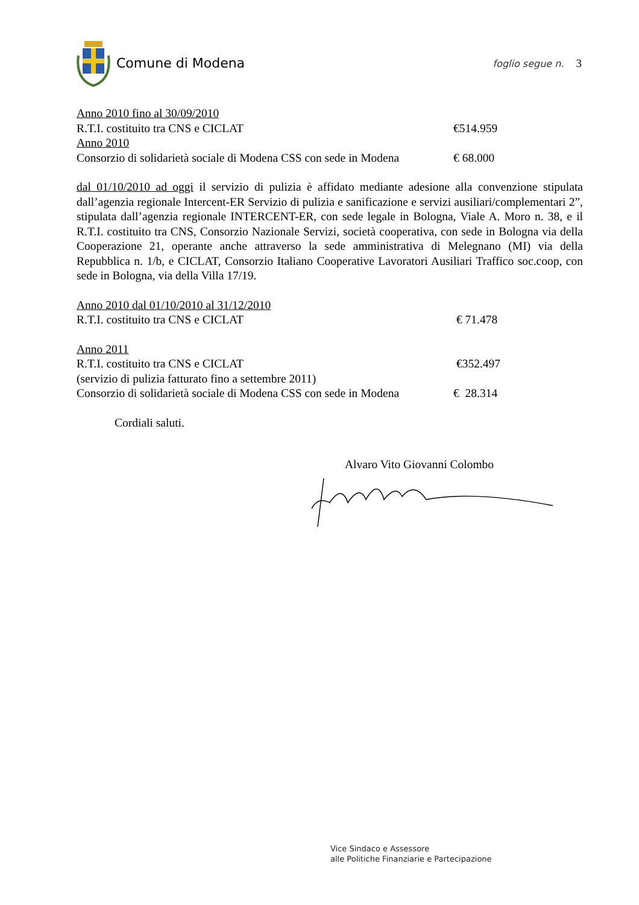Comune di Modena
foglio segue n. 3
Anno 2010 fino al 30/09/2010
R.T.I. costituito tra CNS e CICLAT €514.959
Anno 2010
Consorzio di solidarietà sociale di Modena CSS con sede in Modena € 68.000
dal 01/10/2010 ad oggi il servizio di pulizia è affidato mediante adesione alla convenzione stipulata dall’agenzia regionale Intercent-ER Servizio di pulizia e sanificazione e servizi ausiliari/complementari 2”, stipulata dall’agenzia regionale INTERCENT-ER, con sede legale in Bologna, Viale A. Moro n. 38, e il R.T.I. costituito tra CNS, Consorzio Nazionale Servizi, società cooperativa, con sede in Bologna via della Cooperazione 21, operante anche attraverso la sede amministrativa di Melegnano (MI) via della Repubblica n. 1/b, e CICLAT, Consorzio Italiano Cooperative Lavoratori Ausiliari Traffico soc.coop, con sede in Bologna, via della Villa 17/19.
Anno 2010 dal 01/10/2010 al 31/12/2010
R.T.I. costituito tra CNS e CICLAT € 71.478
Anno 2011
R.T.I. costituito tra CNS e CICLAT €352.497
(servizio di pulizia fatturato fino a settembre 2011)
Consorzio di solidarietà sociale di Modena CSS con sede in Modena € 28.314
Cordiali saluti.
Alvaro Vito Giovanni Colombo
Vice Sindaco e Assessore
alle Politiche Finanziarie e Partecipazione